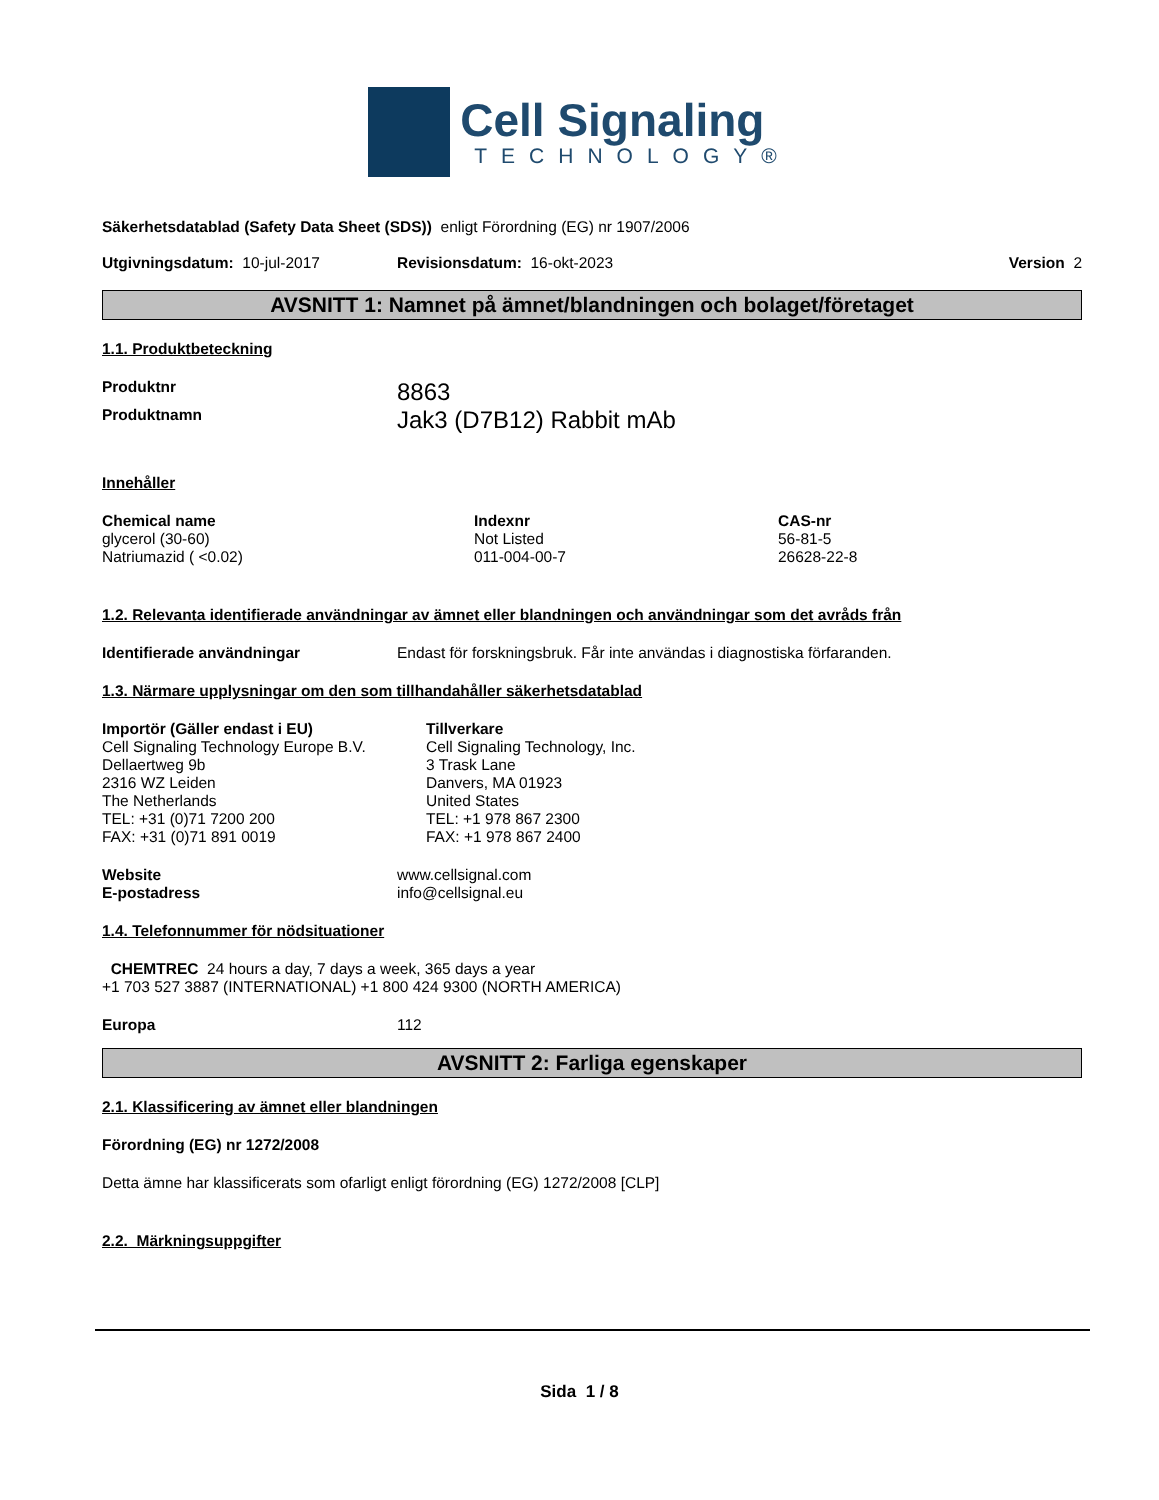Cell Signaling
TECHNOLOGY®
Säkerhetsdatablad (Safety Data Sheet (SDS)) enligt Förordning (EG) nr 1907/2006
Utgivningsdatum: 10-jul-2017 Revisionsdatum: 16-okt-2023 Version 2
AVSNITT 1: Namnet på ämnet/blandningen och bolaget/företaget
1.1. Produktbeteckning
| Produktnr | 8863 |
| Produktnamn | Jak3 (D7B12) Rabbit mAb |
Innehåller
| Chemical name | Indexnr | CAS-nr |
| --- | --- | --- |
| glycerol (30-60) | Not Listed | 56-81-5 |
| Natriumazid ( <0.02) | 011-004-00-7 | 26628-22-8 |
1.2. Relevanta identifierade användningar av ämnet eller blandningen och användningar som det avråds från
| Identifierade användningar | Endast för forskningsbruk. Får inte användas i diagnostiska förfaranden. |
1.3. Närmare upplysningar om den som tillhandahåller säkerhetsdatablad
| Importör (Gäller endast i EU) Cell Signaling Technology Europe B.V. Dellaertweg 9b 2316 WZ Leiden The Netherlands TEL: +31 (0)71 7200 200 FAX: +31 (0)71 891 0019 | Tillverkare Cell Signaling Technology, Inc. 3 Trask Lane Danvers, MA 01923 United States TEL: +1 978 867 2300 FAX: +1 978 867 2400 |
| Website | www.cellsignal.com |
| E-postadress | info@cellsignal.eu |
1.4. Telefonnummer för nödsituationer
CHEMTREC 24 hours a day, 7 days a week, 365 days a year
+1 703 527 3887 (INTERNATIONAL) +1 800 424 9300 (NORTH AMERICA)
| Europa | 112 |
AVSNITT 2: Farliga egenskaper
2.1. Klassificering av ämnet eller blandningen
Förordning (EG) nr 1272/2008
Detta ämne har klassificerats som ofarligt enligt förordning (EG) 1272/2008 [CLP]
2.2. Märkningsuppgifter
Sida 1 / 8